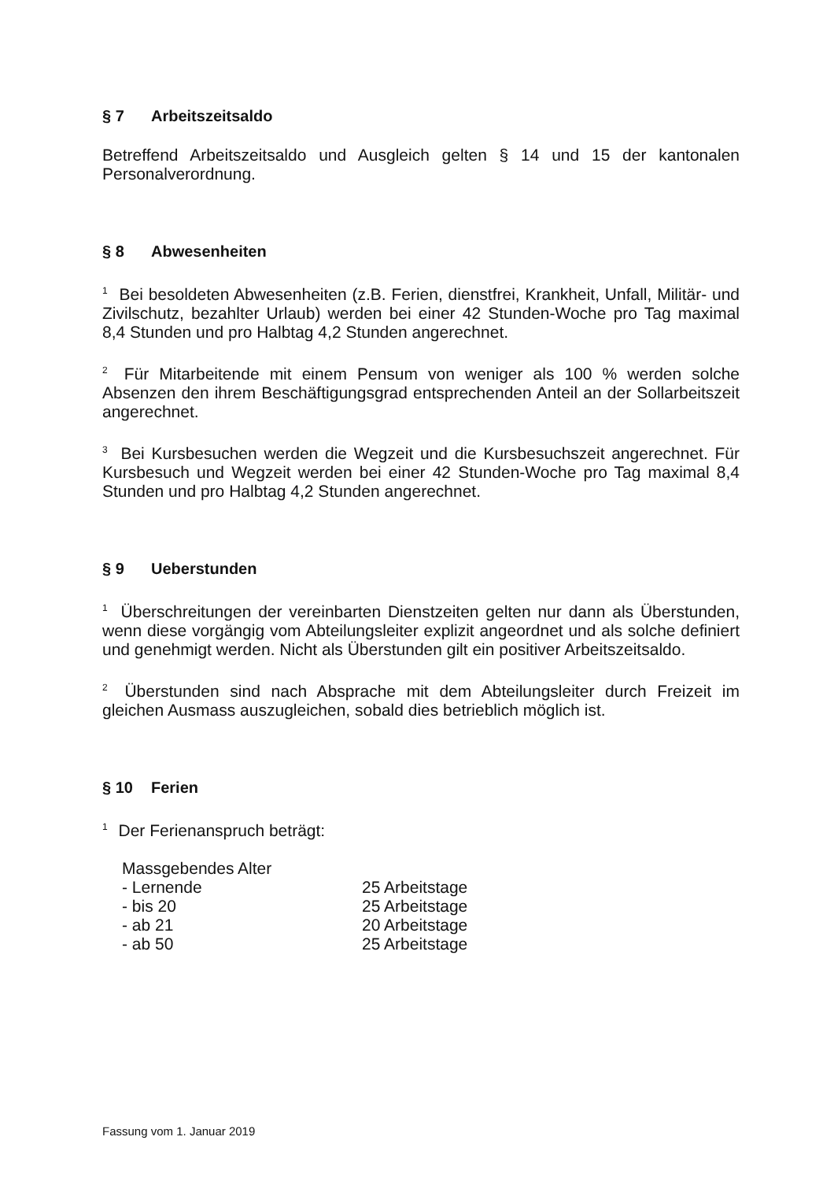§ 7 Arbeitszeitsaldo
Betreffend Arbeitszeitsaldo und Ausgleich gelten § 14 und 15 der kantonalen Personalverordnung.
§ 8 Abwesenheiten
<sup>1</sup> Bei besoldeten Abwesenheiten (z.B. Ferien, dienstfrei, Krankheit, Unfall, Militär- und Zivilschutz, bezahlter Urlaub) werden bei einer 42 Stunden-Woche pro Tag maximal 8,4 Stunden und pro Halbtag 4,2 Stunden angerechnet.
<sup>2</sup> Für Mitarbeitende mit einem Pensum von weniger als 100 % werden solche Absenzen den ihrem Beschäftigungsgrad entsprechenden Anteil an der Sollarbeitszeit angerechnet.
<sup>3</sup> Bei Kursbesuchen werden die Wegzeit und die Kursbesuchszeit angerechnet. Für Kursbesuch und Wegzeit werden bei einer 42 Stunden-Woche pro Tag maximal 8,4 Stunden und pro Halbtag 4,2 Stunden angerechnet.
§ 9 Ueberstunden
<sup>1</sup> Überschreitungen der vereinbarten Dienstzeiten gelten nur dann als Überstunden, wenn diese vorgängig vom Abteilungsleiter explizit angeordnet und als solche definiert und genehmigt werden. Nicht als Überstunden gilt ein positiver Arbeitszeitsaldo.
<sup>2</sup> Überstunden sind nach Absprache mit dem Abteilungsleiter durch Freizeit im gleichen Ausmass auszugleichen, sobald dies betrieblich möglich ist.
§ 10 Ferien
<sup>1</sup> Der Ferienanspruch beträgt:
| Massgebendes Alter | |
| - Lernende | 25 Arbeitstage |
| - bis 20 | 25 Arbeitstage |
| - ab 21 | 20 Arbeitstage |
| - ab 50 | 25 Arbeitstage |
Fassung vom 1. Januar 2019